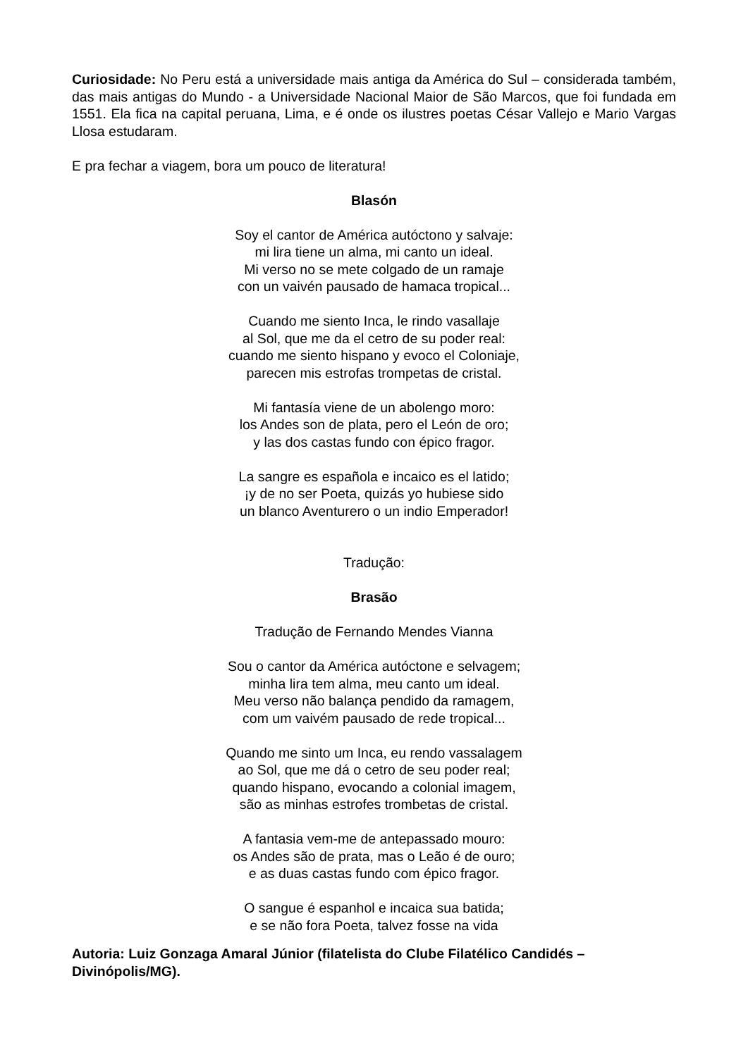Curiosidade: No Peru está a universidade mais antiga da América do Sul – considerada também, das mais antigas do Mundo - a Universidade Nacional Maior de São Marcos, que foi fundada em 1551. Ela fica na capital peruana, Lima, e é onde os ilustres poetas César Vallejo e Mario Vargas Llosa estudaram.
E pra fechar a viagem, bora um pouco de literatura!
Blasón
Soy el cantor de América autóctono y salvaje:
mi lira tiene un alma, mi canto un ideal.
Mi verso no se mete colgado de un ramaje
con un vaivén pausado de hamaca tropical...
Cuando me siento Inca, le rindo vasallaje
al Sol, que me da el cetro de su poder real:
cuando me siento hispano y evoco el Coloniaje,
parecen mis estrofas trompetas de cristal.
Mi fantasía viene de un abolengo moro:
los Andes son de plata, pero el León de oro;
y las dos castas fundo con épico fragor.
La sangre es española e incaico es el latido;
¡y de no ser Poeta, quizás yo hubiese sido
un blanco Aventurero o un indio Emperador!
Tradução:
Brasão
Tradução de Fernando Mendes Vianna
Sou o cantor da América autóctone e selvagem;
minha lira tem alma, meu canto um ideal.
Meu verso não balança pendido da ramagem,
com um vaivém pausado de rede tropical...
Quando me sinto um Inca, eu rendo vassalagem
ao Sol, que me dá o cetro de seu poder real;
quando hispano, evocando a colonial imagem,
são as minhas estrofes trombetas de cristal.
A fantasia vem-me de antepassado mouro:
os Andes são de prata, mas o Leão é de ouro;
e as duas castas fundo com épico fragor.
O sangue é espanhol e incaica sua batida;
e se não fora Poeta, talvez fosse na vida
Autoria: Luiz Gonzaga Amaral Júnior (filatelista do Clube Filatélico Candidés – Divinópolis/MG).